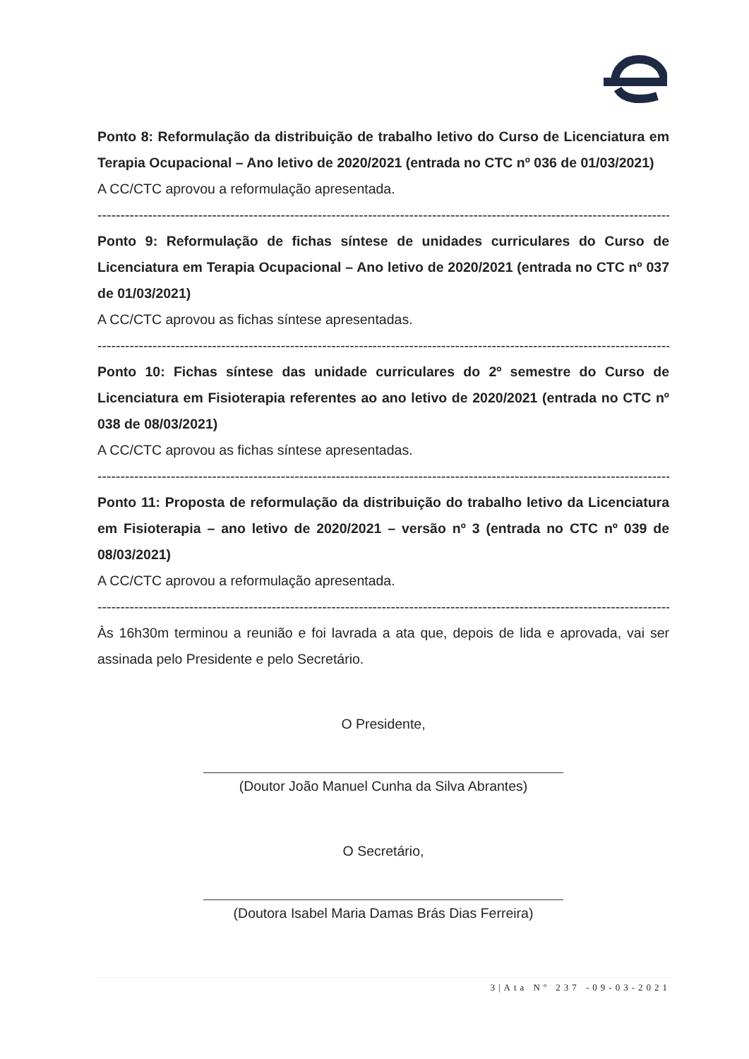Ponto 8: Reformulação da distribuição de trabalho letivo do Curso de Licenciatura em Terapia Ocupacional – Ano letivo de 2020/2021 (entrada no CTC nº 036 de 01/03/2021)
A CC/CTC aprovou a reformulação apresentada.
----------------------------------------------------------------------------------------------------------------------------------
Ponto 9: Reformulação de fichas síntese de unidades curriculares do Curso de Licenciatura em Terapia Ocupacional – Ano letivo de 2020/2021 (entrada no CTC nº 037 de 01/03/2021)
A CC/CTC aprovou as fichas síntese apresentadas.
----------------------------------------------------------------------------------------------------------------------------------
Ponto 10: Fichas síntese das unidade curriculares do 2º semestre do Curso de Licenciatura em Fisioterapia referentes ao ano letivo de 2020/2021 (entrada no CTC nº 038 de 08/03/2021)
A CC/CTC aprovou as fichas síntese apresentadas.
----------------------------------------------------------------------------------------------------------------------------------
Ponto 11: Proposta de reformulação da distribuição do trabalho letivo da Licenciatura em Fisioterapia – ano letivo de 2020/2021 – versão nº 3 (entrada no CTC nº 039 de 08/03/2021)
A CC/CTC aprovou a reformulação apresentada.
----------------------------------------------------------------------------------------------------------------------------------
Às 16h30m terminou a reunião e foi lavrada a ata que, depois de lida e aprovada, vai ser assinada pelo Presidente e pelo Secretário.
O Presidente,
(Doutor João Manuel Cunha da Silva Abrantes)
O Secretário,
(Doutora Isabel Maria Damas Brás Dias Ferreira)
3|Ata Nº 237 -09-03-2021